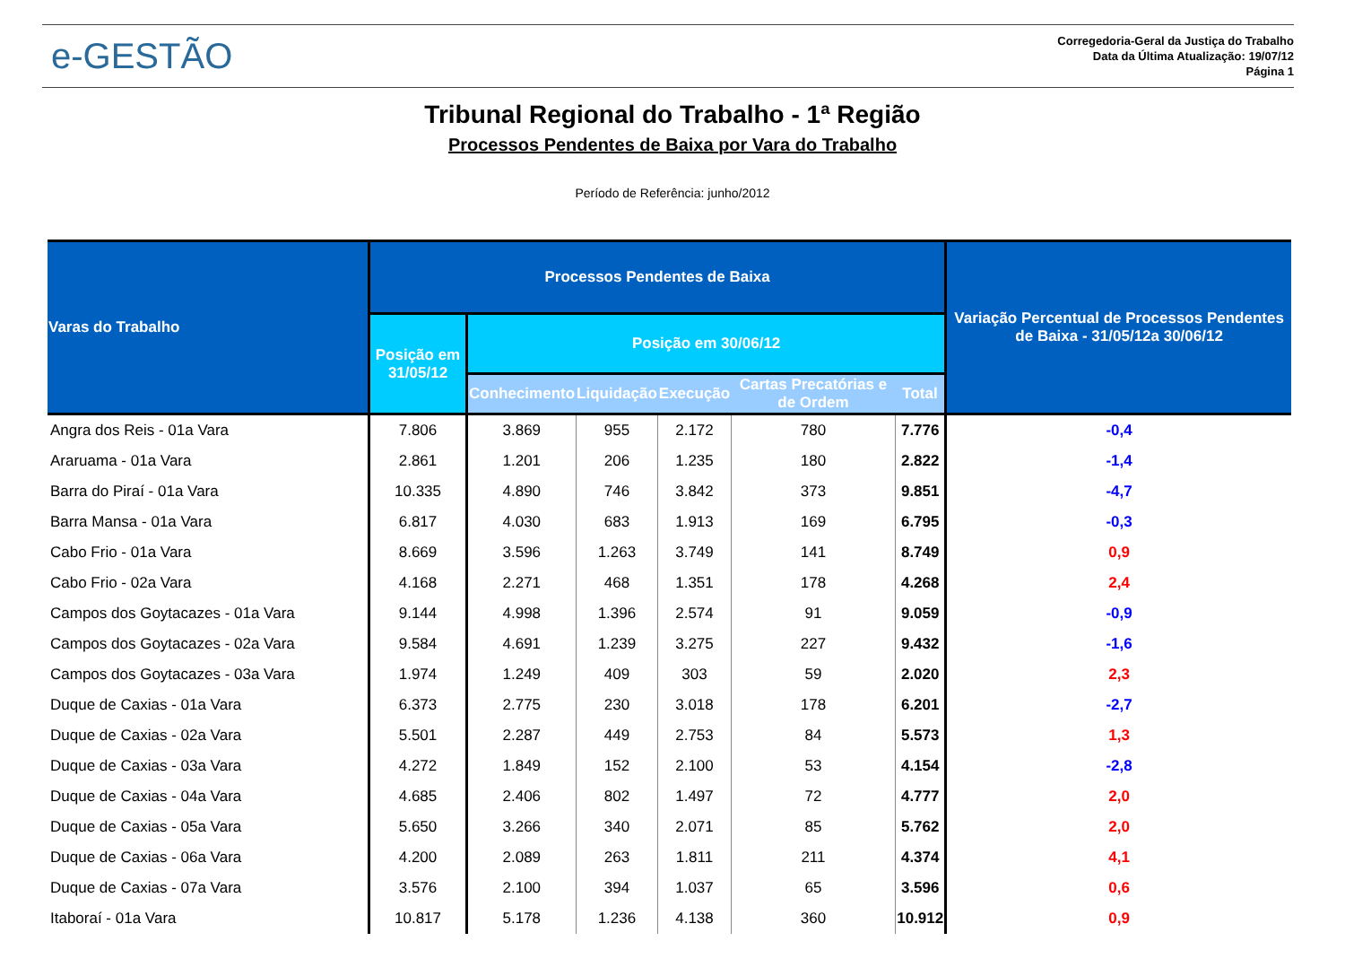e-GESTÃO
Corregedoria-Geral da Justiça do Trabalho
Data da Última Atualização: 19/07/12
Página 1
Tribunal Regional do Trabalho - 1ª Região
Processos Pendentes de Baixa por Vara do Trabalho
Período de Referência: junho/2012
| Varas do Trabalho | Processos Pendentes de Baixa | | | | | | Variação Percentual de Processos Pendentes de Baixa - 31/05/12a 30/06/12 |
| --- | --- | --- | --- | --- | --- | --- | --- |
| | Posição em 31/05/12 | Posição em 30/06/12 | | | | | |
| | | Conhecimento | Liquidação | Execução | Cartas Precatórias e de Ordem | Total | |
| Angra dos Reis - 01a Vara | 7.806 | 3.869 | 955 | 2.172 | 780 | 7.776 | -0,4 |
| Araruama - 01a Vara | 2.861 | 1.201 | 206 | 1.235 | 180 | 2.822 | -1,4 |
| Barra do Piraí - 01a Vara | 10.335 | 4.890 | 746 | 3.842 | 373 | 9.851 | -4,7 |
| Barra Mansa - 01a Vara | 6.817 | 4.030 | 683 | 1.913 | 169 | 6.795 | -0,3 |
| Cabo Frio - 01a Vara | 8.669 | 3.596 | 1.263 | 3.749 | 141 | 8.749 | 0,9 |
| Cabo Frio - 02a Vara | 4.168 | 2.271 | 468 | 1.351 | 178 | 4.268 | 2,4 |
| Campos dos Goytacazes - 01a Vara | 9.144 | 4.998 | 1.396 | 2.574 | 91 | 9.059 | -0,9 |
| Campos dos Goytacazes - 02a Vara | 9.584 | 4.691 | 1.239 | 3.275 | 227 | 9.432 | -1,6 |
| Campos dos Goytacazes - 03a Vara | 1.974 | 1.249 | 409 | 303 | 59 | 2.020 | 2,3 |
| Duque de Caxias - 01a Vara | 6.373 | 2.775 | 230 | 3.018 | 178 | 6.201 | -2,7 |
| Duque de Caxias - 02a Vara | 5.501 | 2.287 | 449 | 2.753 | 84 | 5.573 | 1,3 |
| Duque de Caxias - 03a Vara | 4.272 | 1.849 | 152 | 2.100 | 53 | 4.154 | -2,8 |
| Duque de Caxias - 04a Vara | 4.685 | 2.406 | 802 | 1.497 | 72 | 4.777 | 2,0 |
| Duque de Caxias - 05a Vara | 5.650 | 3.266 | 340 | 2.071 | 85 | 5.762 | 2,0 |
| Duque de Caxias - 06a Vara | 4.200 | 2.089 | 263 | 1.811 | 211 | 4.374 | 4,1 |
| Duque de Caxias - 07a Vara | 3.576 | 2.100 | 394 | 1.037 | 65 | 3.596 | 0,6 |
| Itaboraí - 01a Vara | 10.817 | 5.178 | 1.236 | 4.138 | 360 | 10.912 | 0,9 |